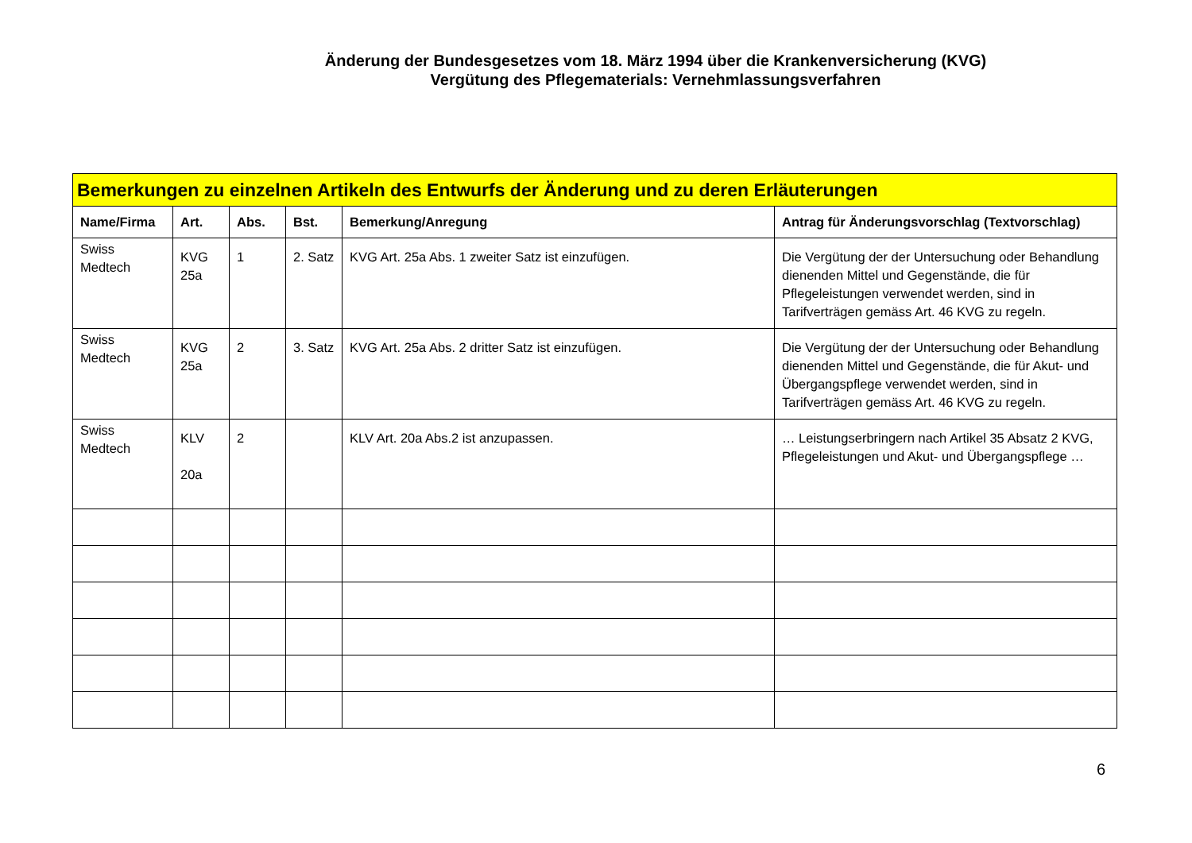Änderung der Bundesgesetzes vom 18. März 1994 über die Krankenversicherung (KVG)
Vergütung des Pflegematerials: Vernehmlassungsverfahren
| Bemerkungen zu einzelnen Artikeln des Entwurfs der Änderung und zu deren Erläuterungen | | | | | |
| --- | --- | --- | --- | --- | --- |
| Name/Firma | Art. | Abs. | Bst. | Bemerkung/Anregung | Antrag für Änderungsvorschlag (Textvorschlag) |
| Swiss Medtech | KVG 25a | 1 | 2. Satz | KVG Art. 25a Abs. 1 zweiter Satz ist einzufügen. | Die Vergütung der der Untersuchung oder Behandlung dienenden Mittel und Gegenstände, die für Pflegeleistungen verwendet werden, sind in Tarifverträgen gemäss Art. 46 KVG zu regeln. |
| Swiss Medtech | KVG 25a | 2 | 3. Satz | KVG Art. 25a Abs. 2 dritter Satz ist einzufügen. | Die Vergütung der der Untersuchung oder Behandlung dienenden Mittel und Gegenstände, die für Akut- und Übergangspflege verwendet werden, sind in Tarifverträgen gemäss Art. 46 KVG zu regeln. |
| Swiss Medtech | KLV 20a | 2 | | KLV Art. 20a Abs.2 ist anzupassen. | … Leistungserbringern nach Artikel 35 Absatz 2 KVG, Pflegeleistungen und Akut- und Übergangspflege … |
6